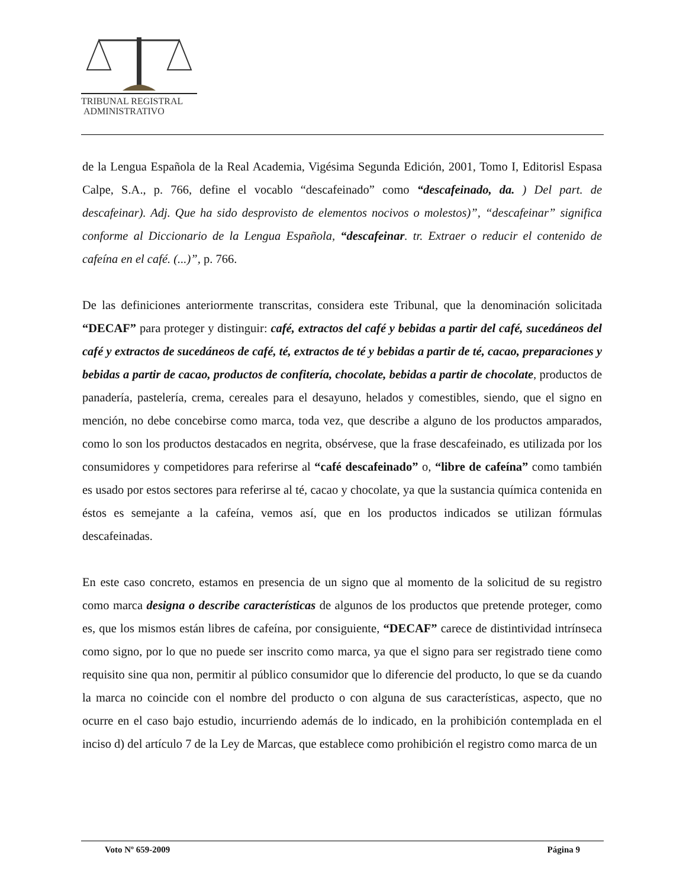TRIBUNAL REGISTRAL
ADMINISTRATIVO
de la Lengua Española de la Real Academia, Vigésima Segunda Edición, 2001, Tomo I, Editorisl Espasa Calpe, S.A., p. 766, define el vocablo “descafeinado” como “descafeinado, da. ) Del part. de descafeinar). Adj. Que ha sido desprovisto de elementos nocivos o molestos)”, “descafeinar” significa conforme al Diccionario de la Lengua Española, “descafeinar. tr. Extraer o reducir el contenido de cafeína en el café. (...)”, p. 766.
De las definiciones anteriormente transcritas, considera este Tribunal, que la denominación solicitada “DECAF” para proteger y distinguir: café, extractos del café y bebidas a partir del café, sucedáneos del café y extractos de sucedáneos de café, té, extractos de té y bebidas a partir de té, cacao, preparaciones y bebidas a partir de cacao, productos de confitería, chocolate, bebidas a partir de chocolate, productos de panadería, pastelería, crema, cereales para el desayuno, helados y comestibles, siendo, que el signo en mención, no debe concebirse como marca, toda vez, que describe a alguno de los productos amparados, como lo son los productos destacados en negrita, obsérvese, que la frase descafeinado, es utilizada por los consumidores y competidores para referirse al “café descafeinado” o, “libre de cafeína” como también es usado por estos sectores para referirse al té, cacao y chocolate, ya que la sustancia química contenida en éstos es semejante a la cafeína, vemos así, que en los productos indicados se utilizan fórmulas descafeinadas.
En este caso concreto, estamos en presencia de un signo que al momento de la solicitud de su registro como marca designa o describe características de algunos de los productos que pretende proteger, como es, que los mismos están libres de cafeína, por consiguiente, “DECAF” carece de distintividad intrínseca como signo, por lo que no puede ser inscrito como marca, ya que el signo para ser registrado tiene como requisito sine qua non, permitir al público consumidor que lo diferencie del producto, lo que se da cuando la marca no coincide con el nombre del producto o con alguna de sus características, aspecto, que no ocurre en el caso bajo estudio, incurriendo además de lo indicado, en la prohibición contemplada en el inciso d) del artículo 7 de la Ley de Marcas, que establece como prohibición el registro como marca de un
Voto Nº 659-2009 Página 9